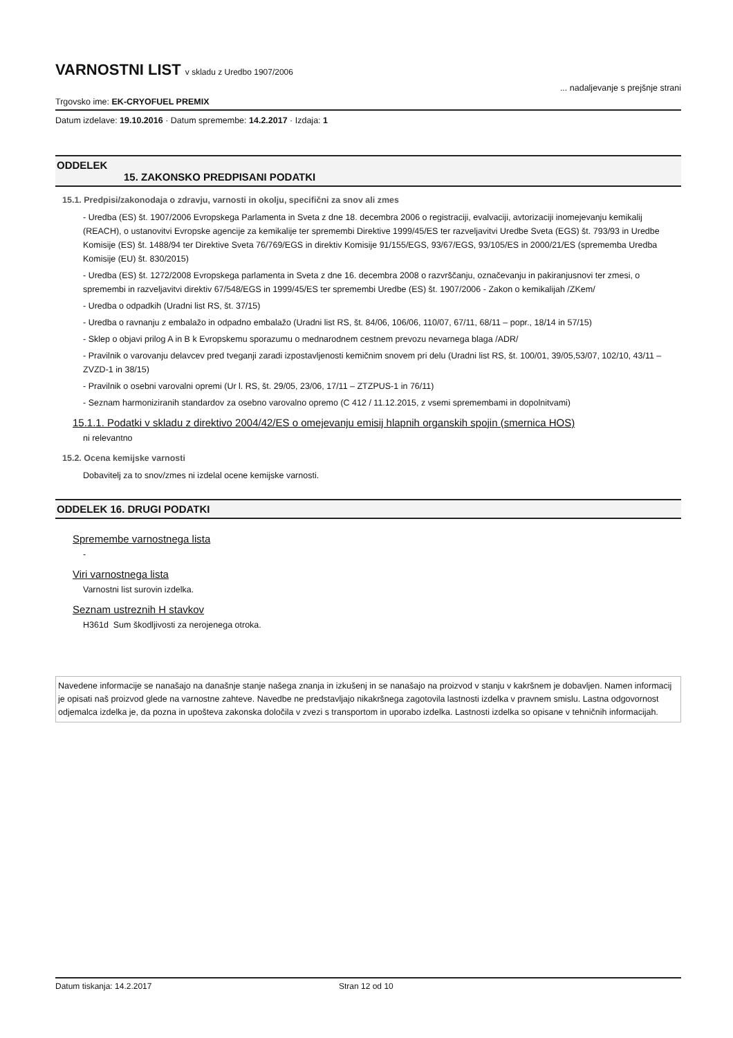VARNOSTNI LIST v skladu z Uredbo 1907/2006
Trgovsko ime: EK-CRYOFUEL PREMIX
... nadaljevanje s prejšnje strani
Datum izdelave: 19.10.2016 · Datum spremembe: 14.2.2017 · Izdaja: 1
ODDELEK
15. ZAKONSKO PREDPISANI PODATKI
15.1. Predpisi/zakonodaja o zdravju, varnosti in okolju, specifični za snov ali zmes
- Uredba (ES) št. 1907/2006 Evropskega Parlamenta in Sveta z dne 18. decembra 2006 o registraciji, evalvaciji, avtorizaciji inomejevanju kemikalij (REACH), o ustanovitvi Evropske agencije za kemikalije ter spremembi Direktive 1999/45/ES ter razveljavitvi Uredbe Sveta (EGS) št. 793/93 in Uredbe Komisije (ES) št. 1488/94 ter Direktive Sveta 76/769/EGS in direktiv Komisije 91/155/EGS, 93/67/EGS, 93/105/ES in 2000/21/ES (sprememba Uredba Komisije (EU) št. 830/2015)
- Uredba (ES) št. 1272/2008 Evropskega parlamenta in Sveta z dne 16. decembra 2008 o razvrščanju, označevanju in pakiranjusnovi ter zmesi, o spremembi in razveljavitvi direktiv 67/548/EGS in 1999/45/ES ter spremembi Uredbe (ES) št. 1907/2006 - Zakon o kemikalijah /ZKem/
- Uredba o odpadkih (Uradni list RS, št. 37/15)
- Uredba o ravnanju z embalažo in odpadno embalažo (Uradni list RS, št. 84/06, 106/06, 110/07, 67/11, 68/11 – popr., 18/14 in 57/15)
- Sklep o objavi prilog A in B k Evropskemu sporazumu o mednarodnem cestnem prevozu nevarnega blaga /ADR/
- Pravilnik o varovanju delavcev pred tveganji zaradi izpostavljenosti kemičnim snovem pri delu (Uradni list RS, št. 100/01, 39/05,53/07, 102/10, 43/11 – ZVZD-1 in 38/15)
- Pravilnik o osebni varovalni opremi (Ur l. RS, št. 29/05, 23/06, 17/11 – ZTZPUS-1 in 76/11)
- Seznam harmoniziranih standardov za osebno varovalno opremo (C 412 / 11.12.2015, z vsemi spremembami in dopolnitvami)
15.1.1. Podatki v skladu z direktivo 2004/42/ES o omejevanju emisij hlapnih organskih spojin (smernica HOS)
ni relevantno
15.2. Ocena kemijske varnosti
Dobavitelj za to snov/zmes ni izdelal ocene kemijske varnosti.
ODDELEK 16. DRUGI PODATKI
Spremembe varnostnega lista
-
Viri varnostnega lista
Varnostni list surovin izdelka.
Seznam ustreznih H stavkov
H361d Sum škodljivosti za nerojenega otroka.
Navedene informacije se nanašajo na današnje stanje našega znanja in izkušenj in se nanašajo na proizvod v stanju v kakršnem je dobavljen. Namen informacij je opisati naš proizvod glede na varnostne zahteve. Navedbe ne predstavljajo nikakršnega zagotovila lastnosti izdelka v pravnem smislu. Lastna odgovornost odjemalca izdelka je, da pozna in upošteva zakonska določila v zvezi s transportom in uporabo izdelka. Lastnosti izdelka so opisane v tehničnih informacijah.
Datum tiskanja: 14.2.2017 Stran 12 od 10